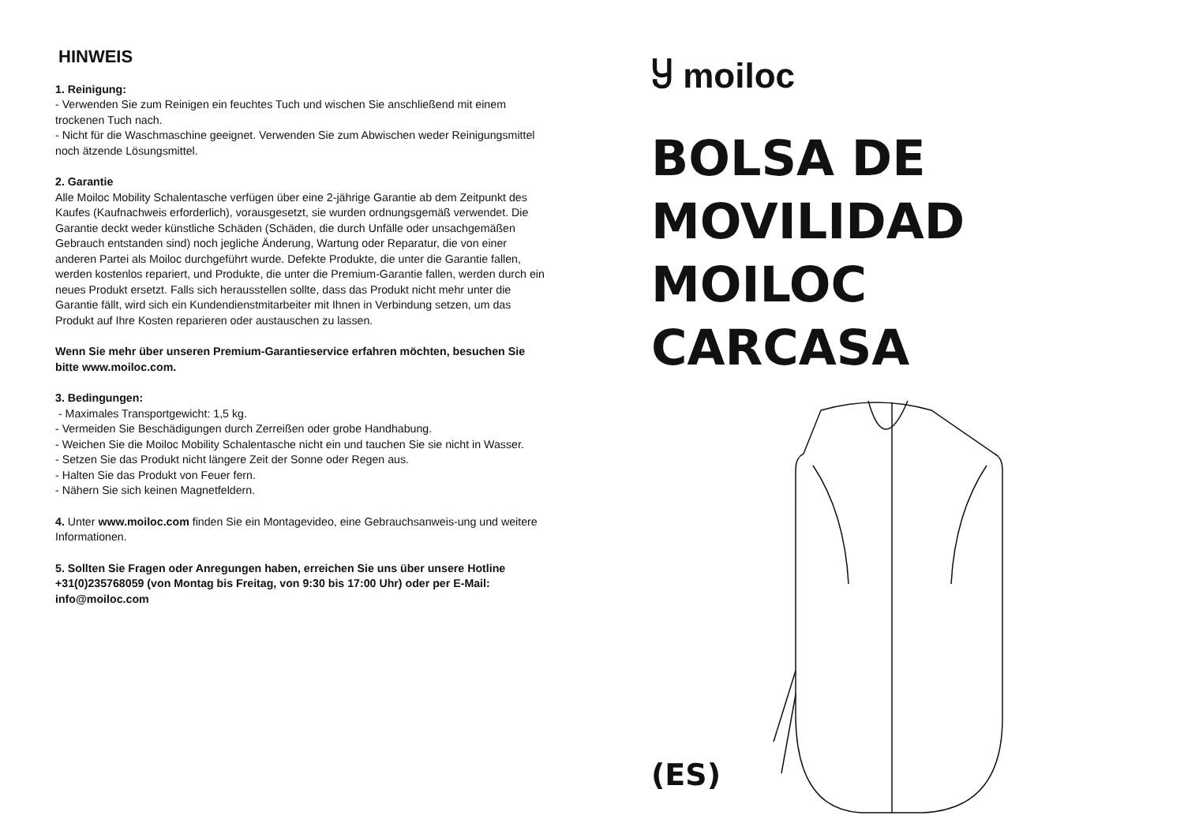HINWEIS
1. Reinigung:
- Verwenden Sie zum Reinigen ein feuchtes Tuch und wischen Sie anschließend mit einem trockenen Tuch nach.
- Nicht für die Waschmaschine geeignet. Verwenden Sie zum Abwischen weder Reinigungsmittel noch ätzende Lösungsmittel.
2. Garantie
Alle Moiloc Mobility Schalentasche verfügen über eine 2-jährige Garantie ab dem Zeitpunkt des Kaufes (Kaufnachweis erforderlich), vorausgesetzt, sie wurden ordnungsgemäß verwendet. Die Garantie deckt weder künstliche Schäden (Schäden, die durch Unfälle oder unsachgemäßen Gebrauch entstanden sind) noch jegliche Änderung, Wartung oder Reparatur, die von einer anderen Partei als Moiloc durchgeführt wurde. Defekte Produkte, die unter die Garantie fallen, werden kostenlos repariert, und Produkte, die unter die Premium-Garantie fallen, werden durch ein neues Produkt ersetzt. Falls sich herausstellen sollte, dass das Produkt nicht mehr unter die Garantie fällt, wird sich ein Kundendienstmitarbeiter mit Ihnen in Verbindung setzen, um das Produkt auf Ihre Kosten reparieren oder austauschen zu lassen.
Wenn Sie mehr über unseren Premium-Garantieservice erfahren möchten, besuchen Sie bitte www.moiloc.com.
3. Bedingungen:
- Maximales Transportgewicht: 1,5 kg.
- Vermeiden Sie Beschädigungen durch Zerreißen oder grobe Handhabung.
- Weichen Sie die Moiloc Mobility Schalentasche nicht ein und tauchen Sie sie nicht in Wasser.
- Setzen Sie das Produkt nicht längere Zeit der Sonne oder Regen aus.
- Halten Sie das Produkt von Feuer fern.
- Nähern Sie sich keinen Magnetfeldern.
4. Unter www.moiloc.com finden Sie ein Montagevideo, eine Gebrauchsanweis-ung und weitere Informationen.
5. Sollten Sie Fragen oder Anregungen haben, erreichen Sie uns über unsere Hotline +31(0)235768059 (von Montag bis Freitag, von 9:30 bis 17:00 Uhr) oder per E-Mail: info@moiloc.com
Ⴘ moiloc
BOLSA DE
MOVILIDAD
MOILOC
CARCASA
(ES)